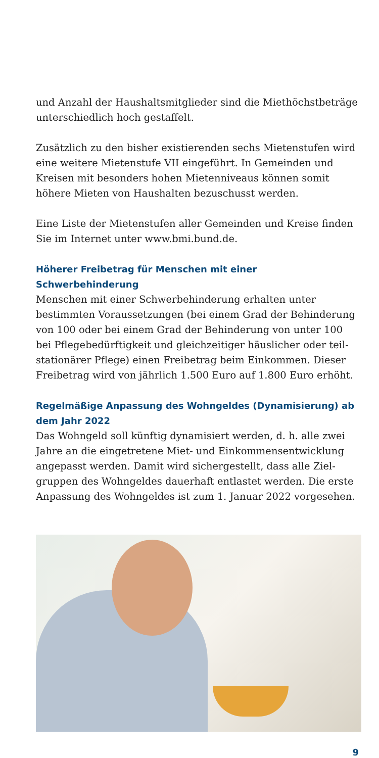und Anzahl der Haushaltsmitglieder sind die Miethöchst­beträge unterschiedlich hoch gestaffelt.
Zusätzlich zu den bisher existierenden sechs Mietenstufen wird eine weitere Mietenstufe VII eingeführt. In Gemeinden und Kreisen mit besonders hohen Mietenniveaus können somit höhere Mieten von Haushalten bezuschusst werden.
Eine Liste der Mietenstufen aller Gemeinden und Kreise finden Sie im Internet unter www.bmi.bund.de.
Höherer Freibetrag für Menschen mit einer Schwerbehinderung
Menschen mit einer Schwerbehinderung erhalten unter bestimmten Voraussetzungen (bei einem Grad der Behinderung von 100 oder bei einem Grad der Behinderung von unter 100 bei Pflegebedürftigkeit und gleichzeitiger häuslicher oder teil­stationärer Pflege) einen Freibetrag beim Einkommen. Dieser Freibetrag wird von jährlich 1.500 Euro auf 1.800 Euro erhöht.
Regelmäßige Anpassung des Wohngeldes (Dynamisierung) ab dem Jahr 2022
Das Wohngeld soll künftig dynamisiert werden, d. h. alle zwei Jahre an die eingetretene Miet- und Einkommensentwicklung angepasst werden. Damit wird sichergestellt, dass alle Ziel­gruppen des Wohngeldes dauerhaft entlastet werden. Die erste Anpassung des Wohngeldes ist zum 1. Januar 2022 vorgesehen.
9